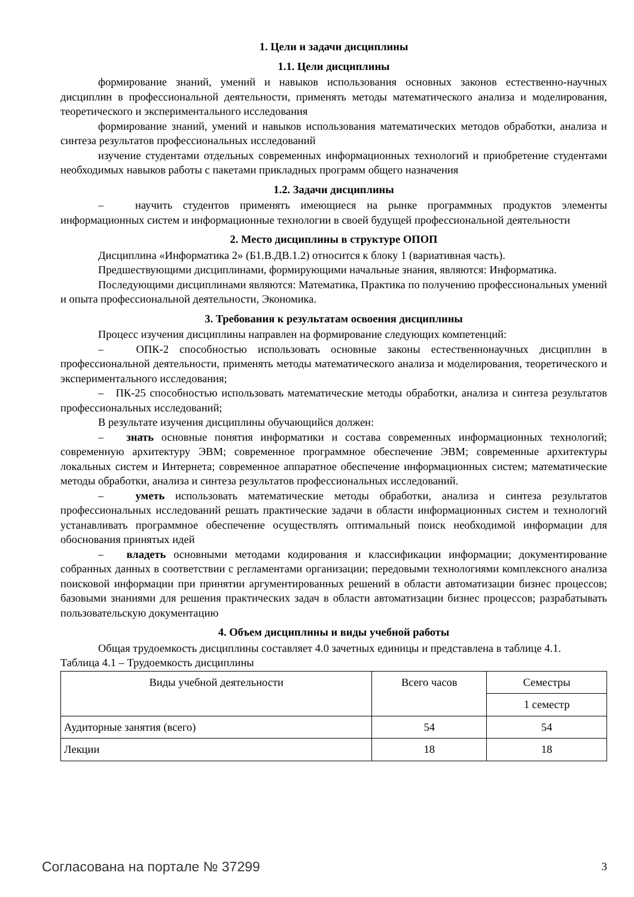1. Цели и задачи дисциплины
1.1. Цели дисциплины
формирование знаний, умений и навыков использования основных законов естественно-научных дисциплин в профессиональной деятельности, применять методы математического анализа и моделирования, теоретического и экспериментального исследования
формирование знаний, умений и навыков использования математических методов обработки, анализа и синтеза результатов профессиональных исследований
изучение студентами отдельных современных информационных технологий и приобретение студентами необходимых навыков работы с пакетами прикладных программ общего назначения
1.2. Задачи дисциплины
– научить студентов применять имеющиеся на рынке программных продуктов элементы информационных систем и информационные технологии в своей будущей профессиональной деятельности
2. Место дисциплины в структуре ОПОП
Дисциплина «Информатика 2» (Б1.В.ДВ.1.2) относится к блоку 1 (вариативная часть).
Предшествующими дисциплинами, формирующими начальные знания, являются: Информатика.
Последующими дисциплинами являются: Математика, Практика по получению профессиональных умений и опыта профессиональной деятельности, Экономика.
3. Требования к результатам освоения дисциплины
Процесс изучения дисциплины направлен на формирование следующих компетенций:
– ОПК-2 способностью использовать основные законы естественнонаучных дисциплин в профессиональной деятельности, применять методы математического анализа и моделирования, теоретического и экспериментального исследования;
– ПК-25 способностью использовать математические методы обработки, анализа и синтеза результатов профессиональных исследований;
В результате изучения дисциплины обучающийся должен:
– знать основные понятия информатики и состава современных информационных технологий; современную архитектуру ЭВМ; современное программное обеспечение ЭВМ; современные архитектуры локальных систем и Интернета; современное аппаратное обеспечение информационных систем; математические методы обработки, анализа и синтеза результатов профессиональных исследований.
– уметь использовать математические методы обработки, анализа и синтеза результатов профессиональных исследований решать практические задачи в области информационных систем и технологий устанавливать программное обеспечение осуществлять оптимальный поиск необходимой информации для обоснования принятых идей
– владеть основными методами кодирования и классификации информации; документирование собранных данных в соответствии с регламентами организации; передовыми технологиями комплексного анализа поисковой информации при принятии аргументированных решений в области автоматизации бизнес процессов; базовыми знаниями для решения практических задач в области автоматизации бизнес процессов; разрабатывать пользовательскую документацию
4. Объем дисциплины и виды учебной работы
Общая трудоемкость дисциплины составляет 4.0 зачетных единицы и представлена в таблице 4.1.
Таблица 4.1 – Трудоемкость дисциплины
| Виды учебной деятельности | Всего часов | Семестры |
| | | 1 семестр |
| Аудиторные занятия (всего) | 54 | 54 |
| Лекции | 18 | 18 |
Согласована на портале № 37299 3